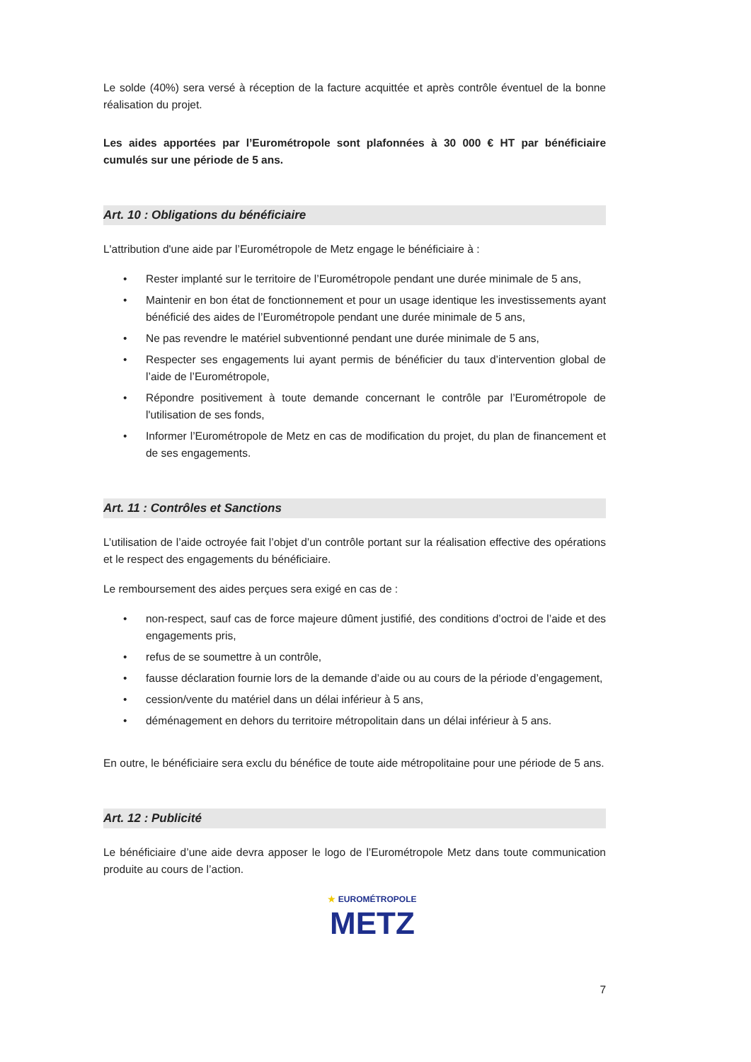Le solde (40%) sera versé à réception de la facture acquittée et après contrôle éventuel de la bonne réalisation du projet.
Les aides apportées par l’Eurométropole sont plafonnées à 30 000 € HT par bénéficiaire cumulés sur une période de 5 ans.
Art. 10 : Obligations du bénéficiaire
L'attribution d'une aide par l’Eurométropole de Metz engage le bénéficiaire à :
• Rester implanté sur le territoire de l’Eurométropole pendant une durée minimale de 5 ans,
• Maintenir en bon état de fonctionnement et pour un usage identique les investissements ayant bénéficié des aides de l’Eurométropole pendant une durée minimale de 5 ans,
• Ne pas revendre le matériel subventionné pendant une durée minimale de 5 ans,
• Respecter ses engagements lui ayant permis de bénéficier du taux d’intervention global de l’aide de l’Eurométropole,
• Répondre positivement à toute demande concernant le contrôle par l’Eurométropole de l'utilisation de ses fonds,
• Informer l’Eurométropole de Metz en cas de modification du projet, du plan de financement et de ses engagements.
Art. 11 : Contrôles et Sanctions
L’utilisation de l’aide octroyée fait l’objet d’un contrôle portant sur la réalisation effective des opérations et le respect des engagements du bénéficiaire.
Le remboursement des aides perçues sera exigé en cas de :
• non-respect, sauf cas de force majeure dûment justifié, des conditions d’octroi de l’aide et des engagements pris,
• refus de se soumettre à un contrôle,
• fausse déclaration fournie lors de la demande d’aide ou au cours de la période d’engagement,
• cession/vente du matériel dans un délai inférieur à 5 ans,
• déménagement en dehors du territoire métropolitain dans un délai inférieur à 5 ans.
En outre, le bénéficiaire sera exclu du bénéfice de toute aide métropolitaine pour une période de 5 ans.
Art. 12 : Publicité
Le bénéficiaire d’une aide devra apposer le logo de l’Eurométropole Metz dans toute communication produite au cours de l’action.
★ EUROMÉTROPOLE
METZ
7